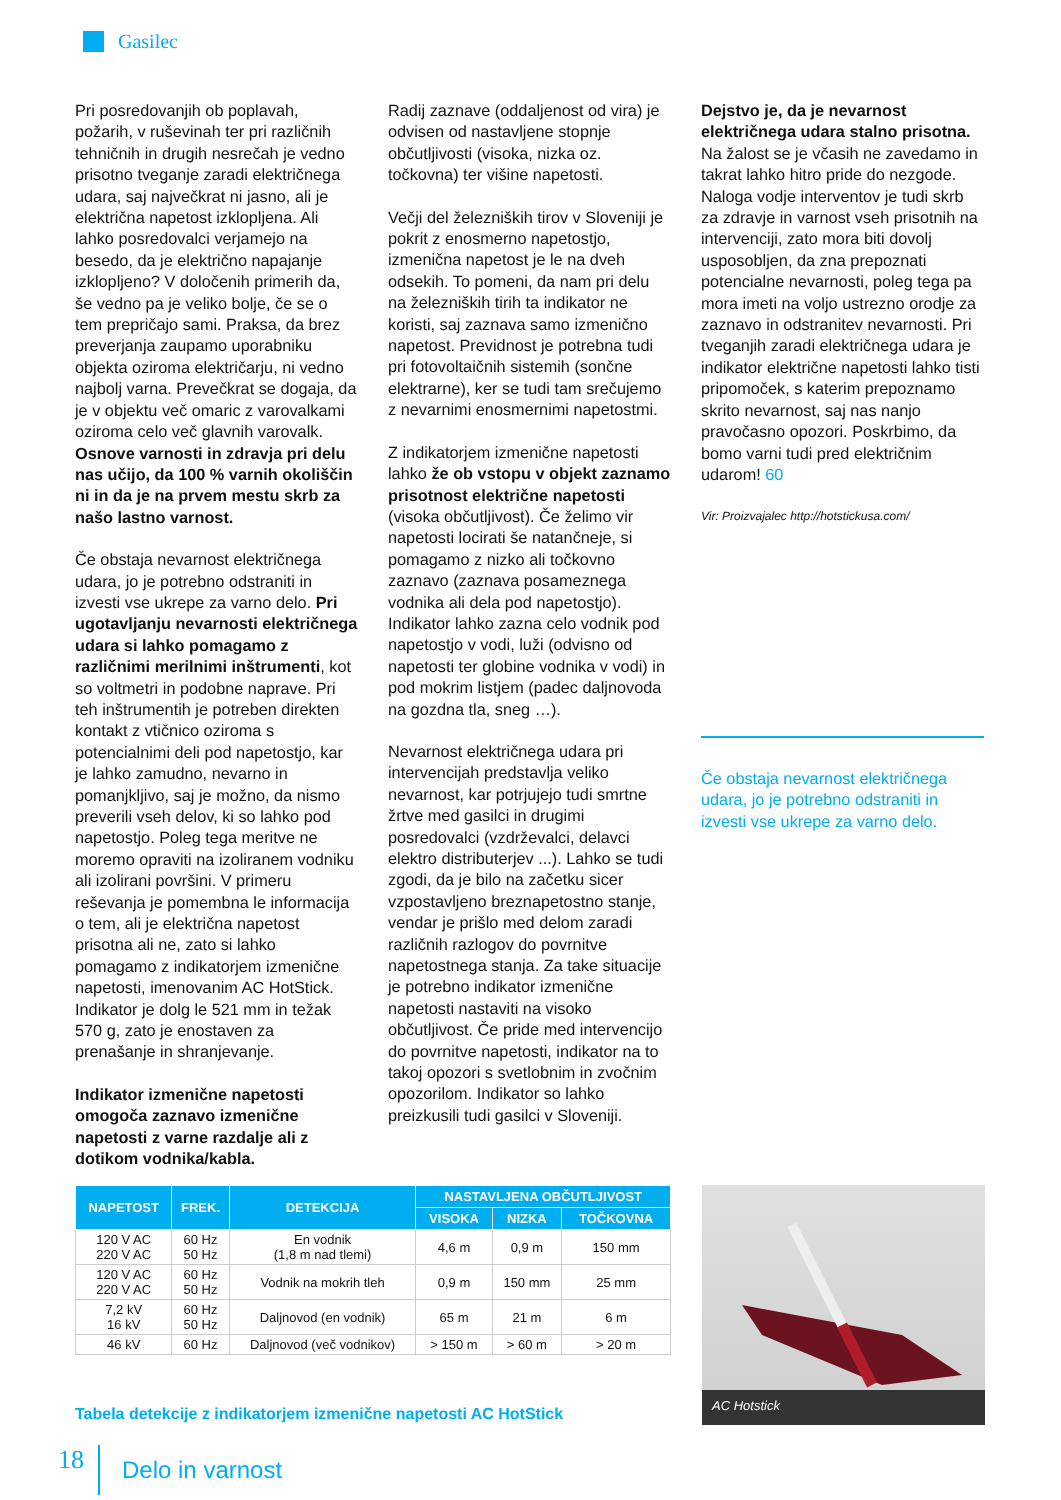Gasilec
Pri posredovanjih ob poplavah, požarih, v ruševinah ter pri različnih tehničnih in drugih nesrečah je vedno prisotno tveganje zaradi električnega udara, saj največkrat ni jasno, ali je električna napetost izklopljena. Ali lahko posredovalci verjamejo na besedo, da je električno napajanje izklopljeno? V določenih primerih da, še vedno pa je veliko bolje, če se o tem prepričajo sami. Praksa, da brez preverjanja zaupamo uporabniku objekta oziroma električarju, ni vedno najbolj varna. Prevečkrat se dogaja, da je v objektu več omaric z varovalkami oziroma celo več glavnih varovalk. Osnove varnosti in zdravja pri delu nas učijo, da 100 % varnih okoliščin ni in da je na prvem mestu skrb za našo lastno varnost.
Če obstaja nevarnost električnega udara, jo je potrebno odstraniti in izvesti vse ukrepe za varno delo. Pri ugotavljanju nevarnosti električnega udara si lahko pomagamo z različnimi merilnimi inštrumenti, kot so voltmetri in podobne naprave. Pri teh inštrumentih je potreben direkten kontakt z vtičnico oziroma s potencialnimi deli pod napetostjo, kar je lahko zamudno, nevarno in pomanjkljivo, saj je možno, da nismo preverili vseh delov, ki so lahko pod napetostjo. Poleg tega meritve ne moremo opraviti na izoliranem vodniku ali izolirani površini. V primeru reševanja je pomembna le informacija o tem, ali je električna napetost prisotna ali ne, zato si lahko pomagamo z indikatorjem izmenične napetosti, imenovanim AC HotStick. Indikator je dolg le 521 mm in težak 570 g, zato je enostaven za prenašanje in shranjevanje.
Indikator izmenične napetosti omogoča zaznavo izmenične napetosti z varne razdalje ali z dotikom vodnika/kabla.
Radij zaznave (oddaljenost od vira) je odvisen od nastavljene stopnje občutljivosti (visoka, nizka oz. točkovna) ter višine napetosti.
Večji del železniških tirov v Sloveniji je pokrit z enosmerno napetostjo, izmenična napetost je le na dveh odsekih. To pomeni, da nam pri delu na železniških tirih ta indikator ne koristi, saj zaznava samo izmenično napetost. Previdnost je potrebna tudi pri fotovoltaičnih sistemih (sončne elektrarne), ker se tudi tam srečujemo z nevarnimi enosmernimi napetostmi.
Z indikatorjem izmenične napetosti lahko že ob vstopu v objekt zaznamo prisotnost električne napetosti (visoka občutljivost). Če želimo vir napetosti locirati še natančneje, si pomagamo z nizko ali točkovno zaznavo (zaznava posameznega vodnika ali dela pod napetostjo). Indikator lahko zazna celo vodnik pod napetostjo v vodi, luži (odvisno od napetosti ter globine vodnika v vodi) in pod mokrim listjem (padec daljnovoda na gozdna tla, sneg …).
Nevarnost električnega udara pri intervencijah predstavlja veliko nevarnost, kar potrjujejo tudi smrtne žrtve med gasilci in drugimi posredovalci (vzdrževalci, delavci elektro distributerjev ...). Lahko se tudi zgodi, da je bilo na začetku sicer vzpostavljeno breznapetostno stanje, vendar je prišlo med delom zaradi različnih razlogov do povrnitve napetostnega stanja. Za take situacije je potrebno indikator izmenične napetosti nastaviti na visoko občutljivost. Če pride med intervencijo do povrnitve napetosti, indikator na to takoj opozori s svetlobnim in zvočnim opozorilom. Indikator so lahko preizkusili tudi gasilci v Sloveniji.
Dejstvo je, da je nevarnost električnega udara stalno prisotna. Na žalost se je včasih ne zavedamo in takrat lahko hitro pride do nezgode. Naloga vodje interventov je tudi skrb za zdravje in varnost vseh prisotnih na intervenciji, zato mora biti dovolj usposobljen, da zna prepoznati potencialne nevarnosti, poleg tega pa mora imeti na voljo ustrezno orodje za zaznavo in odstranitev nevarnosti. Pri tveganjih zaradi električnega udara je indikator električne napetosti lahko tisti pripomoček, s katerim prepoznamo skrito nevarnost, saj nas nanjo pravočasno opozori. Poskrbimo, da bomo varni tudi pred električnim udarom! 60
Vir: Proizvajalec http://hotstickusa.com/
Če obstaja nevarnost električnega udara, jo je potrebno odstraniti in izvesti vse ukrepe za varno delo.
| NAPETOST | FREK. | DETEKCIJA | NASTAVLJENA OBČUTLJIVOST | | |
| --- | --- | --- | --- | --- | --- |
| | | | VISOKA | NIZKA | TOČKOVNA |
| 120 V AC 220 V AC | 60 Hz 50 Hz | En vodnik (1,8 m nad tlemi) | 4,6 m | 0,9 m | 150 mm |
| 120 V AC 220 V AC | 60 Hz 50 Hz | Vodnik na mokrih tleh | 0,9 m | 150 mm | 25 mm |
| 7,2 kV 16 kV | 60 Hz 50 Hz | Daljnovod (en vodnik) | 65 m | 21 m | 6 m |
| 46 kV | 60 Hz | Daljnovod (več vodnikov) | > 150 m | > 60 m | > 20 m |
Tabela detekcije z indikatorjem izmenične napetosti AC HotStick
AC Hotstick
18 Delo in varnost